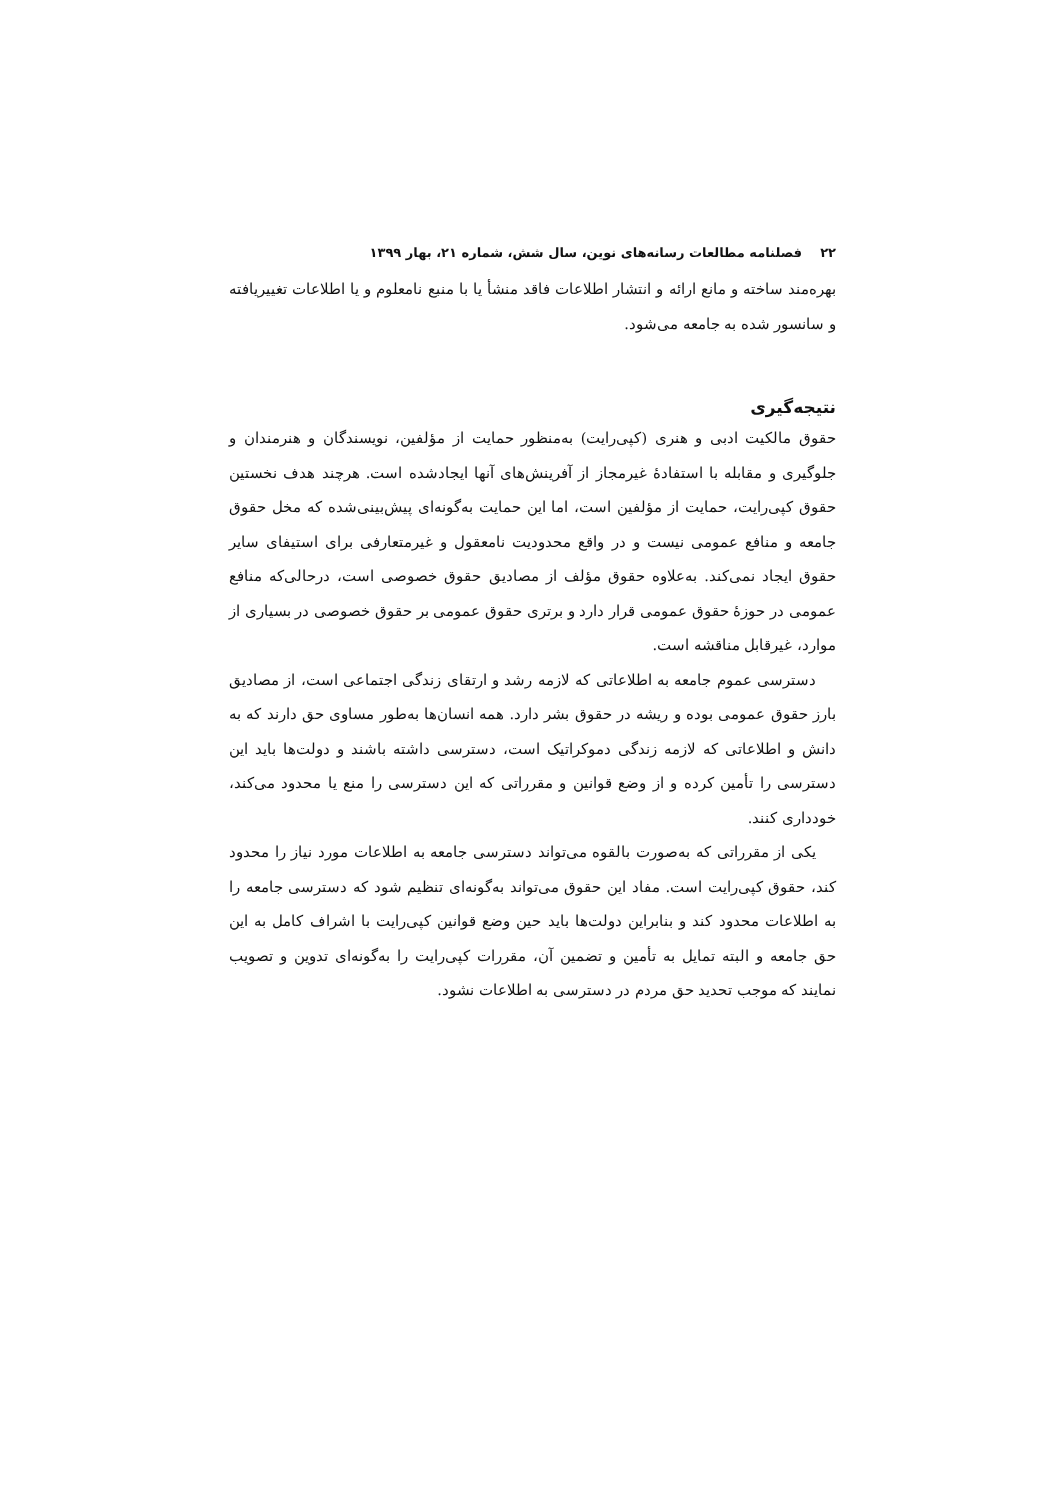۲۲ فصلنامه مطالعات رسانه‌های نوین، سال شش، شماره ۲۱، بهار ۱۳۹۹
بهره‌مند ساخته و مانع ارائه و انتشار اطلاعات فاقد منشأ یا با منبع نامعلوم و یا اطلاعات تغییریافته و سانسور شده به جامعه می‌شود.
نتیجه‌گیری
حقوق مالکیت ادبی و هنری (کپی‌رایت) به‌منظور حمایت از مؤلفین، نویسندگان و هنرمندان و جلوگیری و مقابله با استفادهٔ غیرمجاز از آفرینش‌های آنها ایجادشده است. هرچند هدف نخستین حقوق کپی‌رایت، حمایت از مؤلفین است، اما این حمایت به‌گونه‌ای پیش‌بینی‌شده که مخل حقوق جامعه و منافع عمومی نیست و در واقع محدودیت نامعقول و غیرمتعارفی برای استیفای سایر حقوق ایجاد نمی‌کند. به‌علاوه حقوق مؤلف از مصادیق حقوق خصوصی است، درحالی‌که منافع عمومی در حوزهٔ حقوق عمومی قرار دارد و برتری حقوق عمومی بر حقوق خصوصی در بسیاری از موارد، غیرقابل مناقشه است.
دسترسی عموم جامعه به اطلاعاتی که لازمه رشد و ارتقای زندگی اجتماعی است، از مصادیق بارز حقوق عمومی بوده و ریشه در حقوق بشر دارد. همه انسان‌ها به‌طور مساوی حق دارند که به دانش و اطلاعاتی که لازمه زندگی دموکراتیک است، دسترسی داشته باشند و دولت‌ها باید این دسترسی را تأمین کرده و از وضع قوانین و مقرراتی که این دسترسی را منع یا محدود می‌کند، خودداری کنند.
یکی از مقرراتی که به‌صورت بالقوه می‌تواند دسترسی جامعه به اطلاعات مورد نیاز را محدود کند، حقوق کپی‌رایت است. مفاد این حقوق می‌تواند به‌گونه‌ای تنظیم شود که دسترسی جامعه را به اطلاعات محدود کند و بنابراین دولت‌ها باید حین وضع قوانین کپی‌رایت با اشراف کامل به این حق جامعه و البته تمایل به تأمین و تضمین آن، مقررات کپی‌رایت را به‌گونه‌ای تدوین و تصویب نمایند که موجب تحدید حق مردم در دسترسی به اطلاعات نشود.